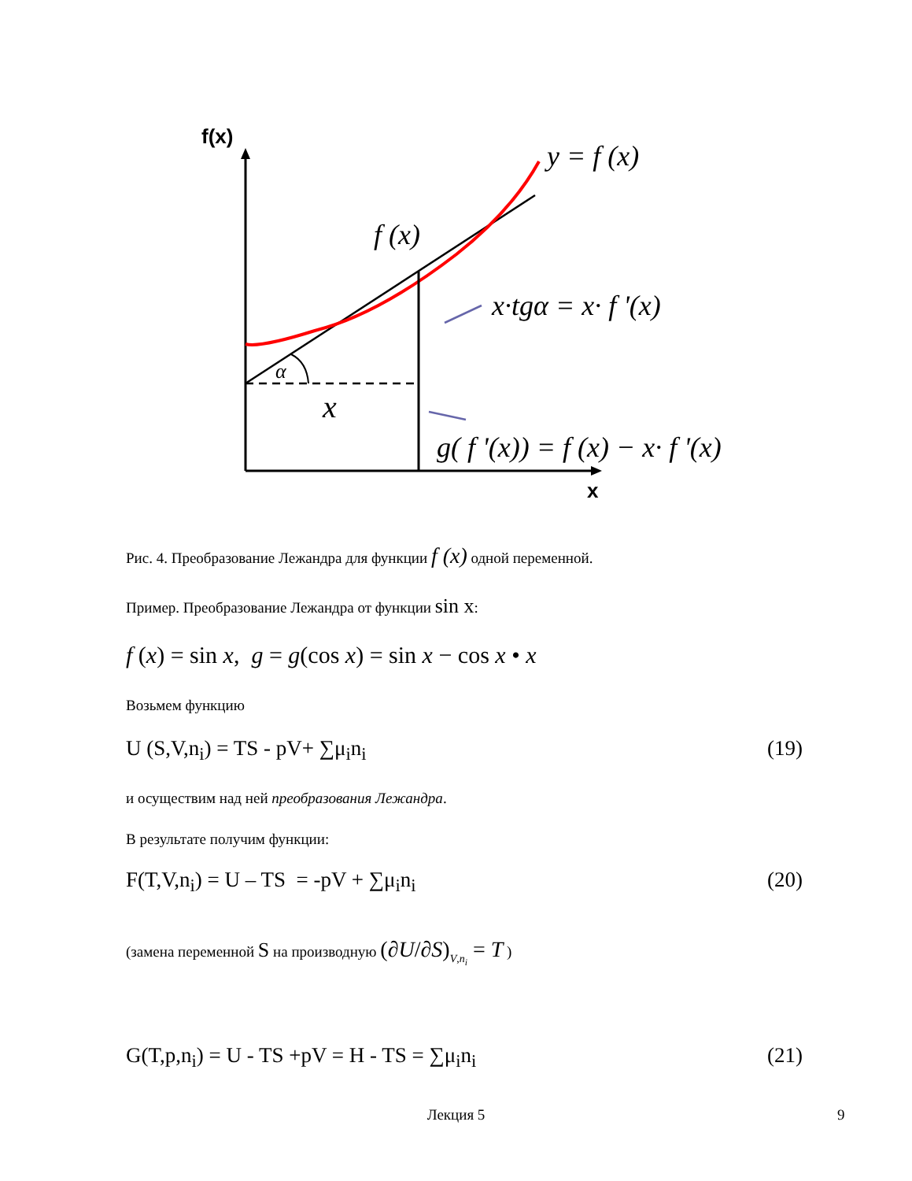f(x)
x
α
x
f (x)
y = f (x)
x·tgα = x· f '(x)
g( f '(x)) = f (x) − x· f '(x)
Рис. 4. Преобразование Лежандра для функции f (x) одной переменной.
Пример. Преобразование Лежандра от функции sin x:
f (x) = sin x, g = g(cos x) = sin x − cos x • x
Возьмем функцию
U (S,V,n<sub>i</sub>) = TS - pV+ ∑μ<sub>i</sub>n<sub>i</sub> (19)
и осуществим над ней преобразования Лежандра.
В результате получим функции:
F(T,V,n<sub>i</sub>) = U – TS = -pV + ∑μ<sub>i</sub>n<sub>i</sub> (20)
(замена переменной S на производную (∂U/∂S)<sub>V,n<sub>i</sub></sub> = T )
G(T,p,n<sub>i</sub>) = U - TS +pV = H - TS = ∑μ<sub>i</sub>n<sub>i</sub> (21)
Лекция 5 9